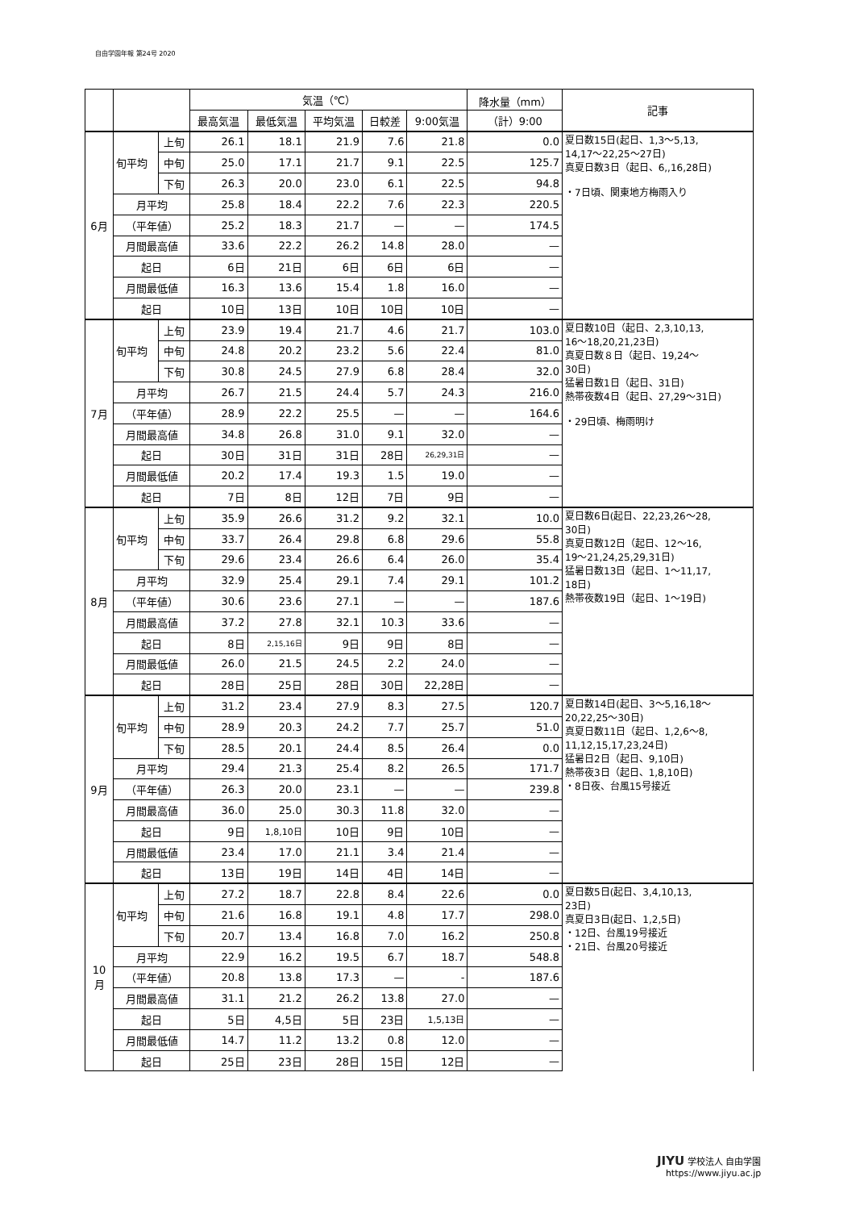自由学園年報 第24号 2020
| | | | 気温（℃） | | | | | 降水量（mm） | 記事 |
| --- | --- | --- | --- | --- | --- | --- | --- | --- | --- |
| | | | 最高気温 | 最低気温 | 平均気温 | 日較差 | 9:00気温 | （計）9:00 | |
| 6月 | 旬平均 | 上旬 | 26.1 | 18.1 | 21.9 | 7.6 | 21.8 | 0.0 | 夏日数15日(起日、1,3〜5,13, 14,17〜22,25〜27日) 真夏日数3日（起日、6,,16,28日) ・7日頃、関東地方梅雨入り |
| | | 中旬 | 25.0 | 17.1 | 21.7 | 9.1 | 22.5 | 125.7 | |
| | | 下旬 | 26.3 | 20.0 | 23.0 | 6.1 | 22.5 | 94.8 | |
| | 月平均 | | 25.8 | 18.4 | 22.2 | 7.6 | 22.3 | 220.5 | |
| | （平年値） | | 25.2 | 18.3 | 21.7 | — | — | 174.5 | |
| | 月間最高値 | | 33.6 | 22.2 | 26.2 | 14.8 | 28.0 | — | |
| | 起日 | | 6日 | 21日 | 6日 | 6日 | 6日 | — | |
| | 月間最低値 | | 16.3 | 13.6 | 15.4 | 1.8 | 16.0 | — | |
| | 起日 | | 10日 | 13日 | 10日 | 10日 | 10日 | — | |
| 7月 | 旬平均 | 上旬 | 23.9 | 19.4 | 21.7 | 4.6 | 21.7 | 103.0 | 夏日数10日（起日、2,3,10,13, 16〜18,20,21,23日) 真夏日数８日（起日、19,24〜 30日) 猛暑日数1日（起日、31日) 熱帯夜数4日（起日、27,29〜31日) ・29日頃、梅雨明け |
| | | 中旬 | 24.8 | 20.2 | 23.2 | 5.6 | 22.4 | 81.0 | |
| | | 下旬 | 30.8 | 24.5 | 27.9 | 6.8 | 28.4 | 32.0 | |
| | 月平均 | | 26.7 | 21.5 | 24.4 | 5.7 | 24.3 | 216.0 | |
| | （平年値） | | 28.9 | 22.2 | 25.5 | — | — | 164.6 | |
| | 月間最高値 | | 34.8 | 26.8 | 31.0 | 9.1 | 32.0 | — | |
| | 起日 | | 30日 | 31日 | 31日 | 28日 | 26,29,31日 | — | |
| | 月間最低値 | | 20.2 | 17.4 | 19.3 | 1.5 | 19.0 | — | |
| | 起日 | | 7日 | 8日 | 12日 | 7日 | 9日 | — | |
| 8月 | 旬平均 | 上旬 | 35.9 | 26.6 | 31.2 | 9.2 | 32.1 | 10.0 | 夏日数6日(起日、22,23,26〜28, 30日) 真夏日数12日（起日、12〜16, 19〜21,24,25,29,31日) 猛暑日数13日（起日、1〜11,17, 18日) 熱帯夜数19日（起日、1〜19日) |
| | | 中旬 | 33.7 | 26.4 | 29.8 | 6.8 | 29.6 | 55.8 | |
| | | 下旬 | 29.6 | 23.4 | 26.6 | 6.4 | 26.0 | 35.4 | |
| | 月平均 | | 32.9 | 25.4 | 29.1 | 7.4 | 29.1 | 101.2 | |
| | （平年値） | | 30.6 | 23.6 | 27.1 | — | — | 187.6 | |
| | 月間最高値 | | 37.2 | 27.8 | 32.1 | 10.3 | 33.6 | — | |
| | 起日 | | 8日 | 2,15,16日 | 9日 | 9日 | 8日 | — | |
| | 月間最低値 | | 26.0 | 21.5 | 24.5 | 2.2 | 24.0 | — | |
| | 起日 | | 28日 | 25日 | 28日 | 30日 | 22,28日 | — | |
| 9月 | 旬平均 | 上旬 | 31.2 | 23.4 | 27.9 | 8.3 | 27.5 | 120.7 | 夏日数14日(起日、3〜5,16,18〜 20,22,25〜30日) 真夏日数11日（起日、1,2,6〜8, 11,12,15,17,23,24日) 猛暑日2日（起日、9,10日) 熱帯夜3日（起日、1,8,10日) ・8日夜、台風15号接近 |
| | | 中旬 | 28.9 | 20.3 | 24.2 | 7.7 | 25.7 | 51.0 | |
| | | 下旬 | 28.5 | 20.1 | 24.4 | 8.5 | 26.4 | 0.0 | |
| | 月平均 | | 29.4 | 21.3 | 25.4 | 8.2 | 26.5 | 171.7 | |
| | （平年値） | | 26.3 | 20.0 | 23.1 | — | — | 239.8 | |
| | 月間最高値 | | 36.0 | 25.0 | 30.3 | 11.8 | 32.0 | — | |
| | 起日 | | 9日 | 1,8,10日 | 10日 | 9日 | 10日 | — | |
| | 月間最低値 | | 23.4 | 17.0 | 21.1 | 3.4 | 21.4 | — | |
| | 起日 | | 13日 | 19日 | 14日 | 4日 | 14日 | — | |
| 10月 | 旬平均 | 上旬 | 27.2 | 18.7 | 22.8 | 8.4 | 22.6 | 0.0 | 夏日数5日(起日、3,4,10,13, 23日) 真夏日3日(起日、1,2,5日) ・12日、台風19号接近 ・21日、台風20号接近 |
| | | 中旬 | 21.6 | 16.8 | 19.1 | 4.8 | 17.7 | 298.0 | |
| | | 下旬 | 20.7 | 13.4 | 16.8 | 7.0 | 16.2 | 250.8 | |
| | 月平均 | | 22.9 | 16.2 | 19.5 | 6.7 | 18.7 | 548.8 | |
| | （平年値） | | 20.8 | 13.8 | 17.3 | — | - | 187.6 | |
| | 月間最高値 | | 31.1 | 21.2 | 26.2 | 13.8 | 27.0 | — | |
| | 起日 | | 5日 | 4,5日 | 5日 | 23日 | 1,5,13日 | — | |
| | 月間最低値 | | 14.7 | 11.2 | 13.2 | 0.8 | 12.0 | — | |
| | 起日 | | 25日 | 23日 | 28日 | 15日 | 12日 | — | |
JIYU 学校法人 自由学園
https://www.jiyu.ac.jp